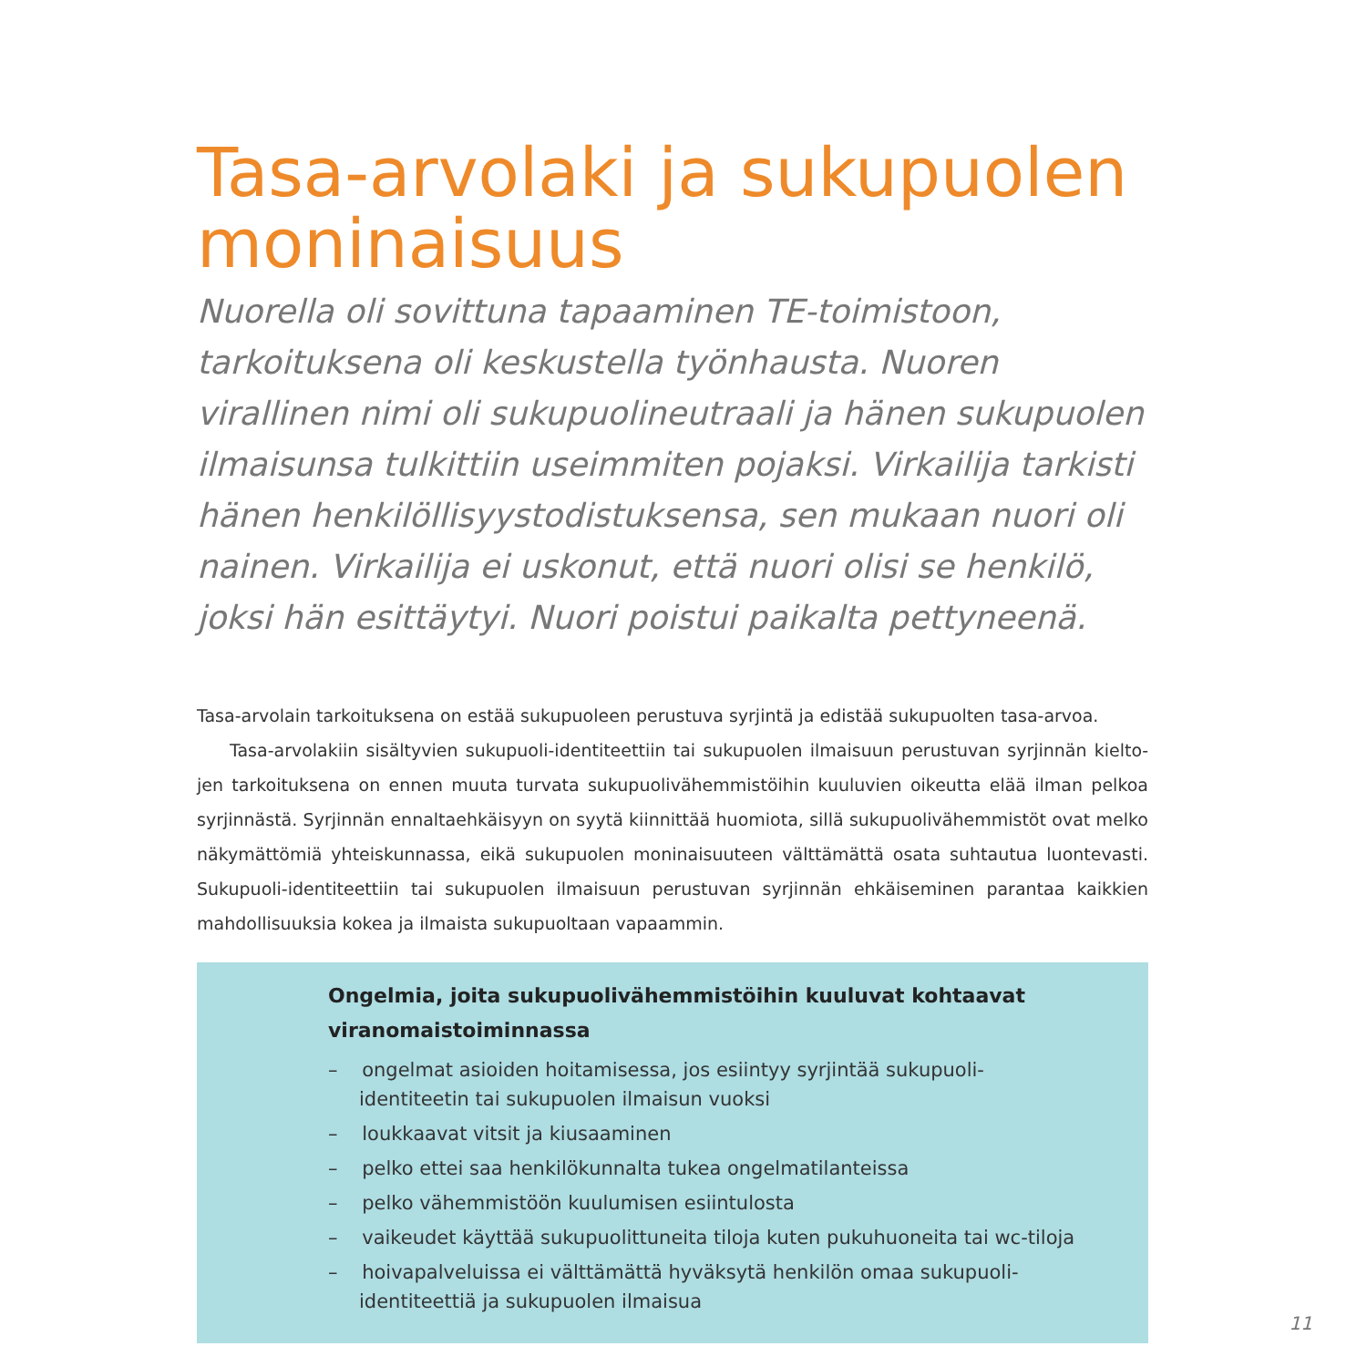Tasa-arvolaki ja sukupuolen moninaisuus
Nuorella oli sovittuna tapaaminen TE-toimistoon, tarkoituksena oli keskustella työnhausta. Nuoren virallinen nimi oli sukupuolineutraali ja hänen sukupuolen ilmaisunsa tulkittiin useimmiten pojaksi. Virkailija tarkisti hänen henkilöllisyystodistuksensa, sen mukaan nuori oli nainen. Virkailija ei uskonut, että nuori olisi se henkilö, joksi hän esittäytyi. Nuori poistui paikalta pettyneenä.
Tasa-arvolain tarkoituksena on estää sukupuoleen perustuva syrjintä ja edistää sukupuolten tasa-arvoa.
Tasa-arvolakiin sisältyvien sukupuoli-identiteettiin tai sukupuolen ilmaisuun perustuvan syrjinnän kielto­jen tarkoituksena on ennen muuta turvata sukupuolivähemmistöihin kuuluvien oikeutta elää ilman pelkoa syrjinnästä. Syrjinnän ennaltaehkäisyyn on syytä kiinnittää huomiota, sillä sukupuolivähemmistöt ovat mel­ko näkymättömiä yhteiskunnassa, eikä sukupuolen moninaisuuteen välttämättä osata suhtautua luontevas­ti. Sukupuoli-identiteettiin tai sukupuolen ilmaisuun perustuvan syrjinnän ehkäiseminen parantaa kaikkien mahdollisuuksia kokea ja ilmaista sukupuoltaan vapaammin.
Ongelmia, joita sukupuolivähemmistöihin kuuluvat kohtaavat viranomaistoiminnassa
– ongelmat asioiden hoitamisessa, jos esiintyy syrjintää sukupuoli-identiteetin tai sukupuolen ilmaisun vuoksi
– loukkaavat vitsit ja kiusaaminen
– pelko ettei saa henkilökunnalta tukea ongelmatilanteissa
– pelko vähemmistöön kuulumisen esiintulosta
– vaikeudet käyttää sukupuolittuneita tiloja kuten pukuhuoneita tai wc-tiloja
– hoivapalveluissa ei välttämättä hyväksytä henkilön omaa sukupuoli-identiteettiä ja sukupuolen ilmaisua
11